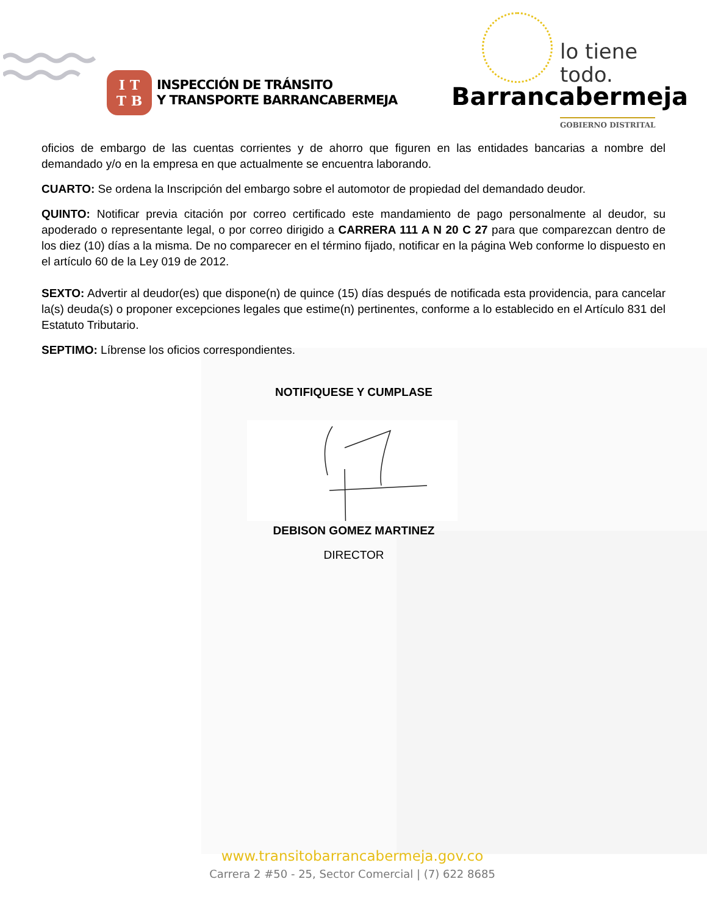I T
T B
INSPECCIÓN DE TRÁNSITO
Y TRANSPORTE BARRANCABERMEJA
lo tiene
todo.
Barrancabermeja
GOBIERNO DISTRITAL
oficios de embargo de las cuentas corrientes y de ahorro que figuren en las entidades bancarias a nombre del demandado y/o en la empresa en que actualmente se encuentra laborando.
CUARTO: Se ordena la Inscripción del embargo sobre el automotor de propiedad del demandado deudor.
QUINTO: Notificar previa citación por correo certificado este mandamiento de pago personalmente al deudor, su apoderado o representante legal, o por correo dirigido a CARRERA 111 A N 20 C 27 para que comparezcan dentro de los diez (10) días a la misma. De no comparecer en el término fijado, notificar en la página Web conforme lo dispuesto en el artículo 60 de la Ley 019 de 2012.
SEXTO: Advertir al deudor(es) que dispone(n) de quince (15) días después de notificada esta providencia, para cancelar la(s) deuda(s) o proponer excepciones legales que estime(n) pertinentes, conforme a lo establecido en el Artículo 831 del Estatuto Tributario.
SEPTIMO: Líbrense los oficios correspondientes.
NOTIFIQUESE Y CUMPLASE
DEBISON GOMEZ MARTINEZ
DIRECTOR
www.transitobarrancabermeja.gov.co
Carrera 2 #50 - 25, Sector Comercial | (7) 622 8685